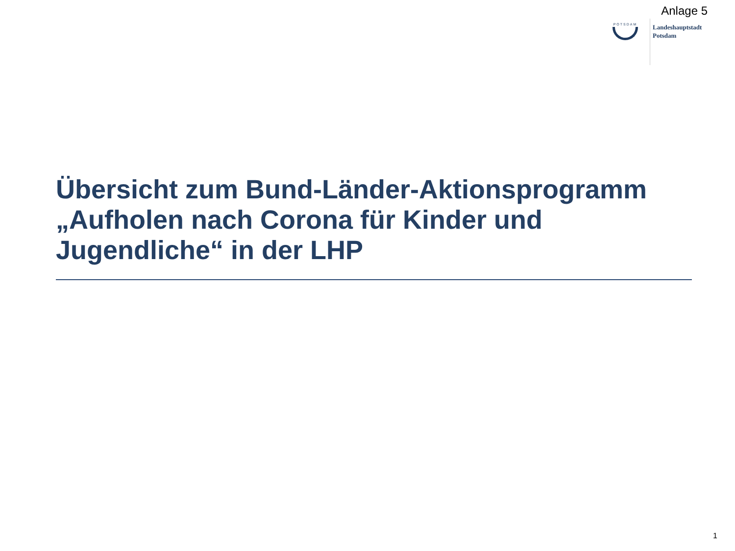Anlage 5
POTSDAM
Landeshauptstadt
Potsdam
Übersicht zum Bund-Länder-Aktionsprogramm „Aufholen nach Corona für Kinder und Jugendliche“ in der LHP
1